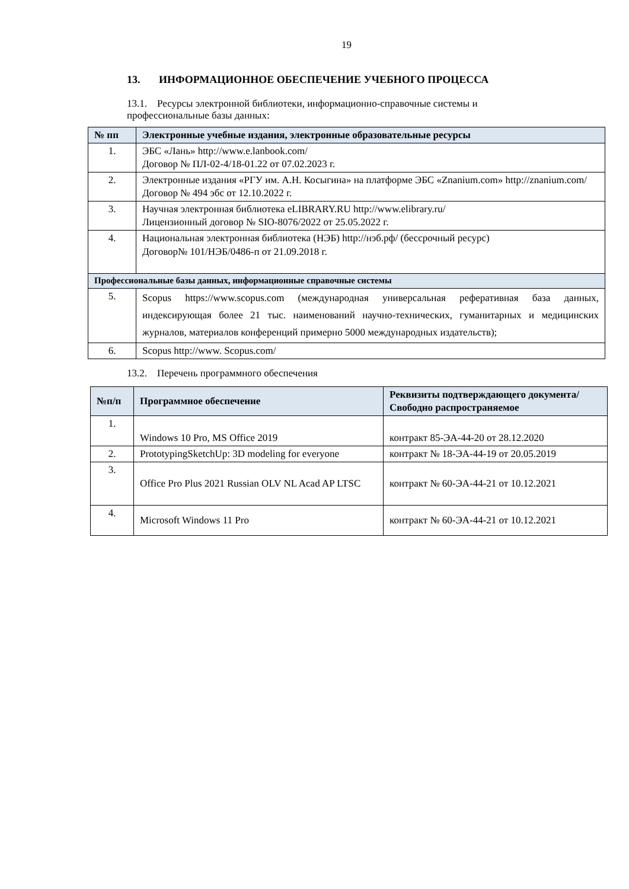19
13. ИНФОРМАЦИОННОЕ ОБЕСПЕЧЕНИЕ УЧЕБНОГО ПРОЦЕССА
13.1. Ресурсы электронной библиотеки, информационно-справочные системы и
профессиональные базы данных:
| № пп | Электронные учебные издания, электронные образовательные ресурсы |
| --- | --- |
| 1. | ЭБС «Лань» http://www.e.lanbook.com/ Договор № ПЛ-02-4/18-01.22 от 07.02.2023 г. |
| 2. | Электронные издания «РГУ им. А.Н. Косыгина» на платформе ЭБС «Znanium.com» http://znanium.com/ Договор № 494 эбс от 12.10.2022 г. |
| 3. | Научная электронная библиотека eLIBRARY.RU http://www.elibrary.ru/ Лицензионный договор № SIO-8076/2022 от 25.05.2022 г. |
| 4. | Национальная электронная библиотека (НЭБ) http://нэб.рф/ (бессрочный ресурс) Договор№ 101/НЭБ/0486-п от 21.09.2018 г. |
| Профессиональные базы данных, информационные справочные системы | |
| 5. | Scopus https://www.scopus.com (международная универсальная реферативная база данных, индексирующая более 21 тыс. наименований научно-технических, гуманитарных и медицинских журналов, материалов конференций примерно 5000 международных издательств); |
| 6. | Scopus http://www. Scopus.com/ |
13.2. Перечень программного обеспечения
| №п/п | Программное обеспечение | Реквизиты подтверждающего документа/ Свободно распространяемое |
| --- | --- | --- |
| 1. | Windows 10 Pro, MS Office 2019 | контракт 85-ЭА-44-20 от 28.12.2020 |
| 2. | PrototypingSketchUp: 3D modeling for everyone | контракт № 18-ЭА-44-19 от 20.05.2019 |
| 3. | Office Pro Plus 2021 Russian OLV NL Acad AP LTSC | контракт № 60-ЭА-44-21 от 10.12.2021 |
| 4. | Microsoft Windows 11 Pro | контракт № 60-ЭА-44-21 от 10.12.2021 |